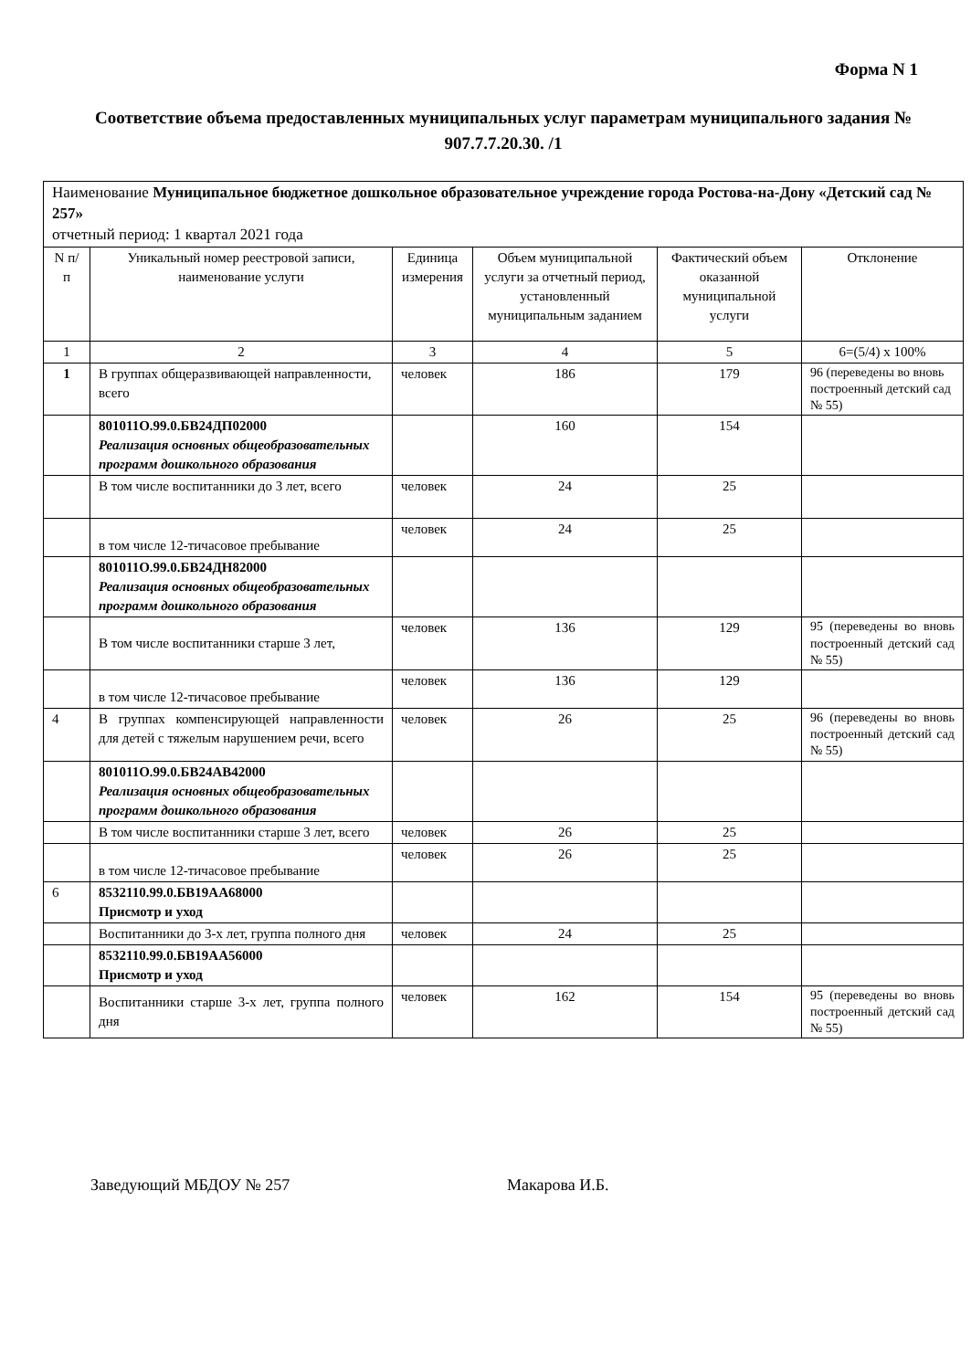Форма N 1
Соответствие объема предоставленных муниципальных услуг параметрам муниципального задания № 907.7.7.20.30. /1
| Наименование Муниципальное бюджетное дошкольное образовательное учреждение города Ростова-на-Дону «Детский сад № 257» отчетный период: 1 квартал 2021 года | | | | | |
| N п/п | Уникальный номер реестровой записи, наименование услуги | Единица измерения | Объем муниципальной услуги за отчетный период, установленный муниципальным заданием | Фактический объем оказанной муниципальной услуги | Отклонение |
| 1 | 2 | 3 | 4 | 5 | 6=(5/4) х 100% |
| 1 | В группах общеразвивающей направленности, всего | человек | 186 | 179 | 96 (переведены во вновь построенный детский сад № 55) |
| | 801011О.99.0.БВ24ДП02000 Реализация основных общеобразовательных программ дошкольного образования | | 160 | 154 | |
| | В том числе воспитанники до 3 лет, всего | человек | 24 | 25 | |
| | в том числе 12-тичасовое пребывание | человек | 24 | 25 | |
| | 801011О.99.0.БВ24ДН82000 Реализация основных общеобразовательных программ дошкольного образования | | | | |
| | В том числе воспитанники старше 3 лет, | человек | 136 | 129 | 95 (переведены во вновь построенный детский сад № 55) |
| | в том числе 12-тичасовое пребывание | человек | 136 | 129 | |
| 4 | В группах компенсирующей направленности для детей с тяжелым нарушением речи, всего | человек | 26 | 25 | 96 (переведены во вновь построенный детский сад № 55) |
| | 801011О.99.0.БВ24АВ42000 Реализация основных общеобразовательных программ дошкольного образования | | | | |
| | В том числе воспитанники старше 3 лет, всего | человек | 26 | 25 | |
| | в том числе 12-тичасовое пребывание | человек | 26 | 25 | |
| 6 | 8532110.99.0.БВ19АА68000 Присмотр и уход | | | | |
| | Воспитанники до 3-х лет, группа полного дня | человек | 24 | 25 | |
| | 8532110.99.0.БВ19АА56000 Присмотр и уход | | | | |
| | Воспитанники старше 3-х лет, группа полного дня | человек | 162 | 154 | 95 (переведены во вновь построенный детский сад № 55) |
Заведующий МБДОУ № 257 Макарова И.Б.